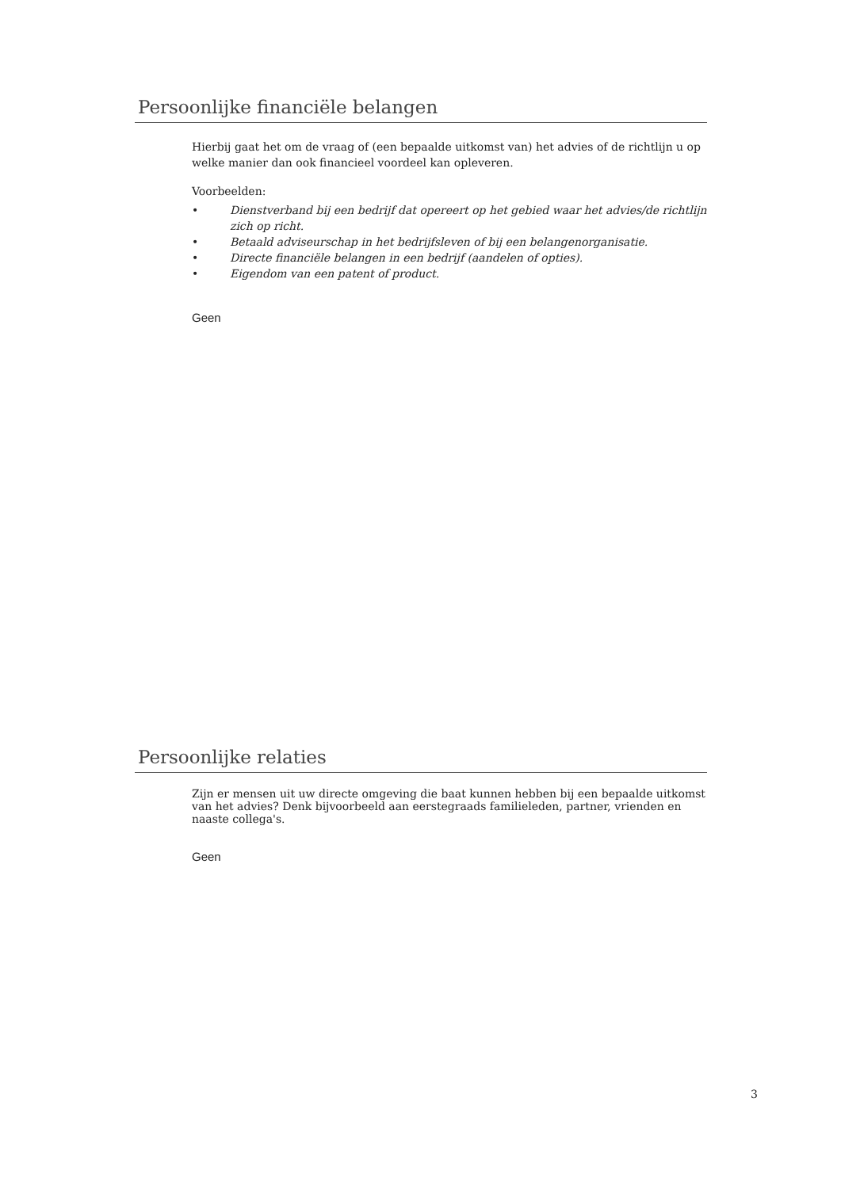Persoonlijke financiële belangen
Hierbij gaat het om de vraag of (een bepaalde uitkomst van) het advies of de richtlijn u op welke manier dan ook financieel voordeel kan opleveren.
Voorbeelden:
• Dienstverband bij een bedrijf dat opereert op het gebied waar het advies/de richtlijn zich op richt.
• Betaald adviseurschap in het bedrijfsleven of bij een belangenorganisatie.
• Directe financiële belangen in een bedrijf (aandelen of opties).
• Eigendom van een patent of product.
Geen
Persoonlijke relaties
Zijn er mensen uit uw directe omgeving die baat kunnen hebben bij een bepaalde uitkomst van het advies? Denk bijvoorbeeld aan eerstegraads familieleden, partner, vrienden en naaste collega's.
Geen
3